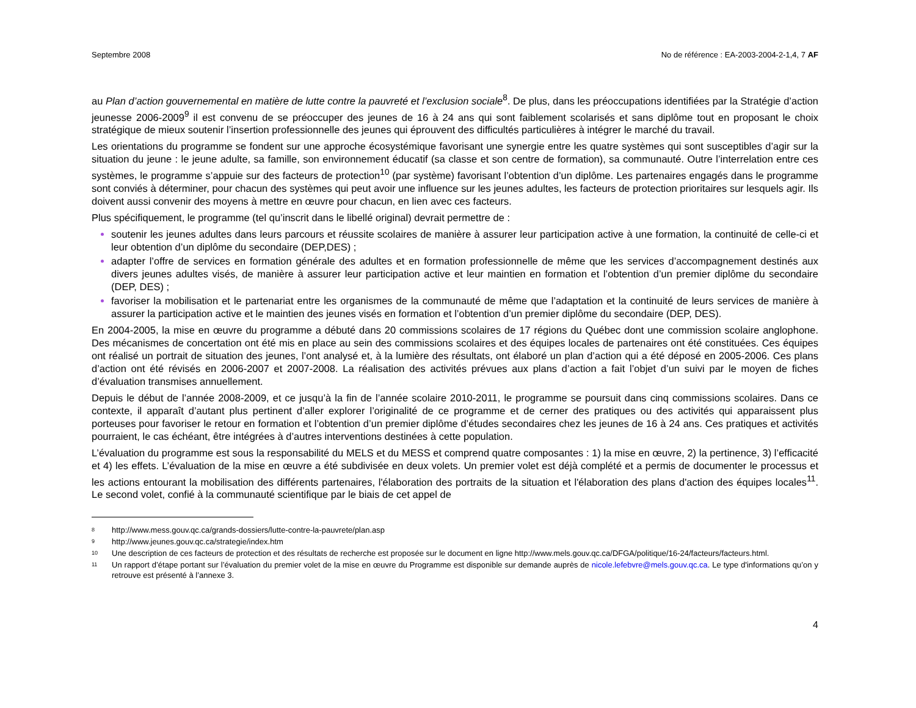Septembre 2008 No de référence : EA-2003-2004-2-1,4, 7 AF
au Plan d’action gouvernemental en matière de lutte contre la pauvreté et l’exclusion sociale<sup>8</sup>. De plus, dans les préoccupations identifiées par la Stratégie d’action jeunesse 2006-2009<sup>9</sup> il est convenu de se préoccuper des jeunes de 16 à 24 ans qui sont faiblement scolarisés et sans diplôme tout en proposant le choix stratégique de mieux soutenir l’insertion professionnelle des jeunes qui éprouvent des difficultés particulières à intégrer le marché du travail.
Les orientations du programme se fondent sur une approche écosystémique favorisant une synergie entre les quatre systèmes qui sont susceptibles d’agir sur la situation du jeune : le jeune adulte, sa famille, son environnement éducatif (sa classe et son centre de formation), sa communauté. Outre l’interrelation entre ces systèmes, le programme s’appuie sur des facteurs de protection<sup>10</sup> (par système) favorisant l’obtention d’un diplôme. Les partenaires engagés dans le programme sont conviés à déterminer, pour chacun des systèmes qui peut avoir une influence sur les jeunes adultes, les facteurs de protection prioritaires sur lesquels agir. Ils doivent aussi convenir des moyens à mettre en œuvre pour chacun, en lien avec ces facteurs.
Plus spécifiquement, le programme (tel qu’inscrit dans le libellé original) devrait permettre de :
soutenir les jeunes adultes dans leurs parcours et réussite scolaires de manière à assurer leur participation active à une formation, la continuité de celle-ci et leur obtention d’un diplôme du secondaire (DEP,DES) ;
adapter l’offre de services en formation générale des adultes et en formation professionnelle de même que les services d’accompagnement destinés aux divers jeunes adultes visés, de manière à assurer leur participation active et leur maintien en formation et l’obtention d’un premier diplôme du secondaire (DEP, DES) ;
favoriser la mobilisation et le partenariat entre les organismes de la communauté de même que l’adaptation et la continuité de leurs services de manière à assurer la participation active et le maintien des jeunes visés en formation et l’obtention d’un premier diplôme du secondaire (DEP, DES).
En 2004-2005, la mise en œuvre du programme a débuté dans 20 commissions scolaires de 17 régions du Québec dont une commission scolaire anglophone. Des mécanismes de concertation ont été mis en place au sein des commissions scolaires et des équipes locales de partenaires ont été constituées. Ces équipes ont réalisé un portrait de situation des jeunes, l’ont analysé et, à la lumière des résultats, ont élaboré un plan d’action qui a été déposé en 2005-2006. Ces plans d’action ont été révisés en 2006-2007 et 2007-2008. La réalisation des activités prévues aux plans d’action a fait l’objet d’un suivi par le moyen de fiches d’évaluation transmises annuellement.
Depuis le début de l’année 2008-2009, et ce jusqu’à la fin de l’année scolaire 2010-2011, le programme se poursuit dans cinq commissions scolaires. Dans ce contexte, il apparaît d’autant plus pertinent d’aller explorer l’originalité de ce programme et de cerner des pratiques ou des activités qui apparaissent plus porteuses pour favoriser le retour en formation et l’obtention d’un premier diplôme d’études secondaires chez les jeunes de 16 à 24 ans. Ces pratiques et activités pourraient, le cas échéant, être intégrées à d’autres interventions destinées à cette population.
L’évaluation du programme est sous la responsabilité du MELS et du MESS et comprend quatre composantes : 1) la mise en œuvre, 2) la pertinence, 3) l’efficacité et 4) les effets. L’évaluation de la mise en œuvre a été subdivisée en deux volets. Un premier volet est déjà complété et a permis de documenter le processus et les actions entourant la mobilisation des différents partenaires, l'élaboration des portraits de la situation et l'élaboration des plans d'action des équipes locales<sup>11</sup>. Le second volet, confié à la communauté scientifique par le biais de cet appel de
<sup>8</sup> http://www.mess.gouv.qc.ca/grands-dossiers/lutte-contre-la-pauvrete/plan.asp
<sup>9</sup> http://www.jeunes.gouv.qc.ca/strategie/index.htm
<sup>10</sup> Une description de ces facteurs de protection et des résultats de recherche est proposée sur le document en ligne http://www.mels.gouv.qc.ca/DFGA/politique/16-24/facteurs/facteurs.html.
<sup>11</sup> Un rapport d’étape portant sur l’évaluation du premier volet de la mise en œuvre du Programme est disponible sur demande auprès de nicole.lefebvre@mels.gouv.qc.ca. Le type d'informations qu’on y retrouve est présenté à l’annexe 3.
4